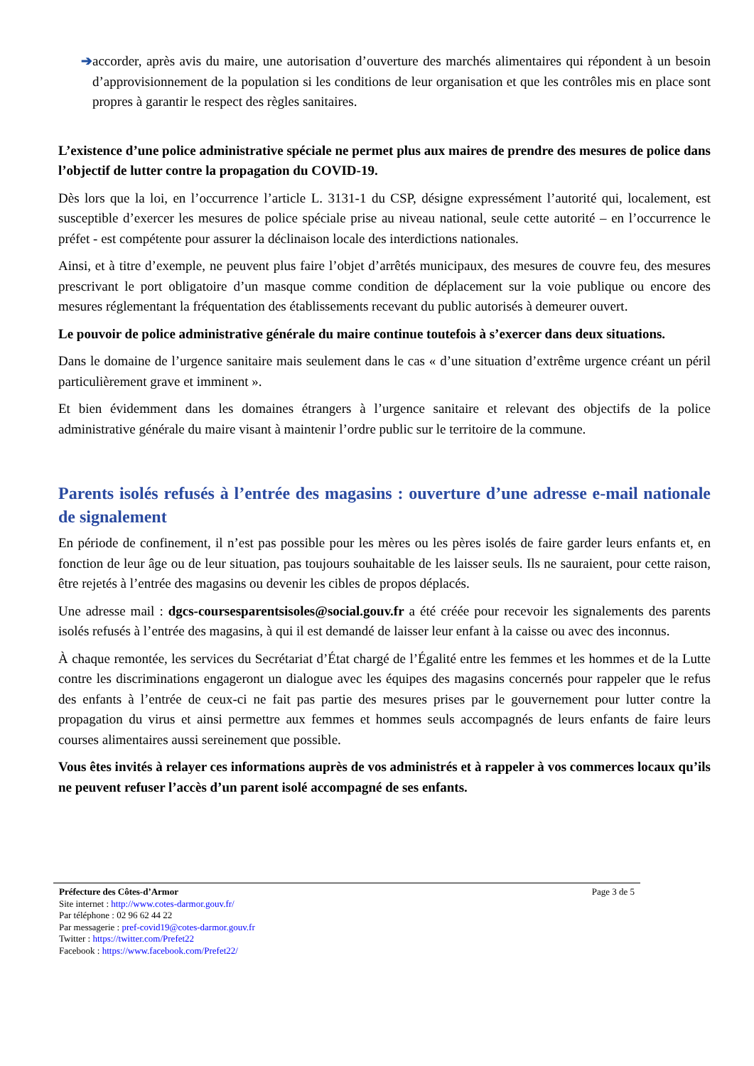➔ accorder, après avis du maire, une autorisation d’ouverture des marchés alimentaires qui répondent à un besoin d’approvisionnement de la population si les conditions de leur organisation et que les contrôles mis en place sont propres à garantir le respect des règles sanitaires.
L’existence d’une police administrative spéciale ne permet plus aux maires de prendre des mesures de police dans l’objectif de lutter contre la propagation du COVID-19.
Dès lors que la loi, en l’occurrence l’article L. 3131-1 du CSP, désigne expressément l’autorité qui, localement, est susceptible d’exercer les mesures de police spéciale prise au niveau national, seule cette autorité – en l’occurrence le préfet - est compétente pour assurer la déclinaison locale des interdictions nationales.
Ainsi, et à titre d’exemple, ne peuvent plus faire l’objet d’arrêtés municipaux, des mesures de couvre feu, des mesures prescrivant le port obligatoire d’un masque comme condition de déplacement sur la voie publique ou encore des mesures réglementant la fréquentation des établissements recevant du public autorisés à demeurer ouvert.
Le pouvoir de police administrative générale du maire continue toutefois à s’exercer dans deux situations.
Dans le domaine de l’urgence sanitaire mais seulement dans le cas « d’une situation d’extrême urgence créant un péril particulièrement grave et imminent ».
Et bien évidemment dans les domaines étrangers à l’urgence sanitaire et relevant des objectifs de la police administrative générale du maire visant à maintenir l’ordre public sur le territoire de la commune.
Parents isolés refusés à l’entrée des magasins : ouverture d’une adresse e-mail nationale de signalement
En période de confinement, il n’est pas possible pour les mères ou les pères isolés de faire garder leurs enfants et, en fonction de leur âge ou de leur situation, pas toujours souhaitable de les laisser seuls. Ils ne sauraient, pour cette raison, être rejetés à l’entrée des magasins ou devenir les cibles de propos déplacés.
Une adresse mail : dgcs-coursesparentsisoles@social.gouv.fr a été créée pour recevoir les signalements des parents isolés refusés à l’entrée des magasins, à qui il est demandé de laisser leur enfant à la caisse ou avec des inconnus.
À chaque remontée, les services du Secrétariat d’État chargé de l’Égalité entre les femmes et les hommes et de la Lutte contre les discriminations engageront un dialogue avec les équipes des magasins concernés pour rappeler que le refus des enfants à l’entrée de ceux-ci ne fait pas partie des mesures prises par le gouvernement pour lutter contre la propagation du virus et ainsi permettre aux femmes et hommes seuls accompagnés de leurs enfants de faire leurs courses alimentaires aussi sereinement que possible.
Vous êtes invités à relayer ces informations auprès de vos administrés et à rappeler à vos commerces locaux qu’ils ne peuvent refuser l’accès d’un parent isolé accompagné de ses enfants.
Page 3 de 5 Préfecture des Côtes-d’Armor
Site internet : http://www.cotes-darmor.gouv.fr/
Par téléphone : 02 96 62 44 22
Par messagerie : pref-covid19@cotes-darmor.gouv.fr
Twitter : https://twitter.com/Prefet22
Facebook : https://www.facebook.com/Prefet22/